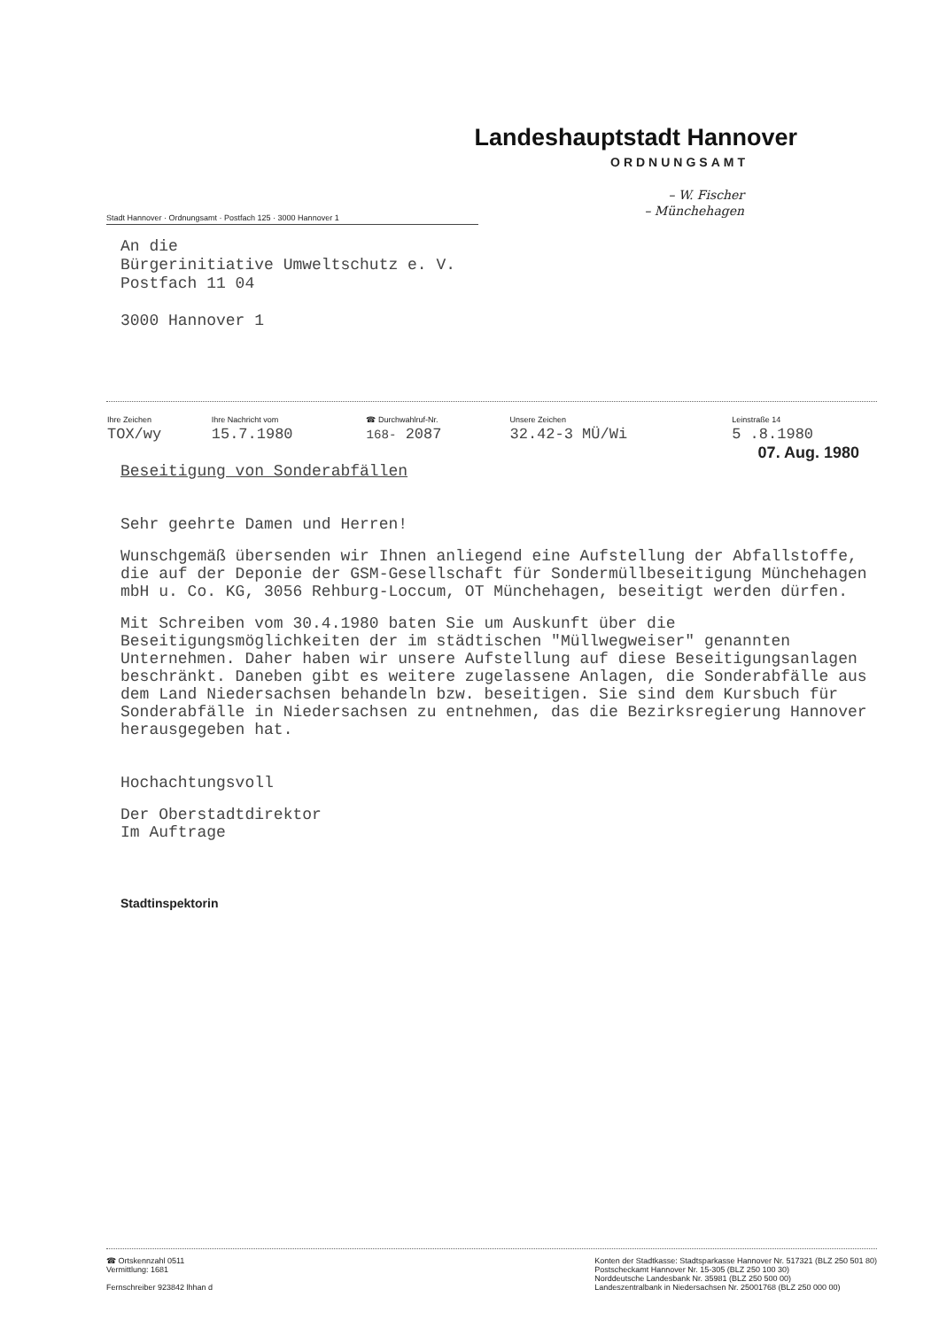Landeshauptstadt Hannover
ORDNUNGSAMT
– W. Fischer
– Münchehagen
Stadt Hannover · Ordnungsamt · Postfach 125 · 3000 Hannover 1
An die
Bürgerinitiative Umweltschutz e. V.
Postfach 11 04
3000 Hannover 1
| Ihre Zeichen | Ihre Nachricht vom | ☎ Durchwahlruf-Nr. | Unsere Zeichen | Leinstraße 14 |
| --- | --- | --- | --- | --- |
| TOX/wy | 15.7.1980 | 168- 2087 | 32.42-3 MÜ/Wi | 5 .8.1980 |
07. Aug. 1980
Beseitigung von Sonderabfällen
Sehr geehrte Damen und Herren!
Wunschgemäß übersenden wir Ihnen anliegend eine Aufstellung der Abfallstoffe, die auf der Deponie der GSM-Gesellschaft für Sondermüllbeseitigung Münchehagen mbH u. Co. KG, 3056 Rehburg-Loccum, OT Münchehagen, beseitigt werden dürfen.
Mit Schreiben vom 30.4.1980 baten Sie um Auskunft über die Beseitigungsmöglichkeiten der im städtischen "Müllwegweiser" genannten Unternehmen. Daher haben wir unsere Aufstellung auf diese Beseitigungsanlagen beschränkt. Daneben gibt es weitere zugelassene Anlagen, die Sonderabfälle aus dem Land Niedersachsen behandeln bzw. beseitigen. Sie sind dem Kursbuch für Sonderabfälle in Niedersachsen zu entnehmen, das die Bezirksregierung Hannover herausgegeben hat.
Hochachtungsvoll
Der Oberstadtdirektor
Im Auftrage
Stadtinspektorin
☎ Ortskennzahl 0511
Vermittlung: 1681
Fernschreiber 923842 lhhan d
Konten der Stadtkasse: Stadtsparkasse Hannover Nr. 517321 (BLZ 250 501 80)
Postscheckamt Hannover Nr. 15-305 (BLZ 250 100 30)
Norddeutsche Landesbank Nr. 35981 (BLZ 250 500 00)
Landeszentralbank in Niedersachsen Nr. 25001768 (BLZ 250 000 00)